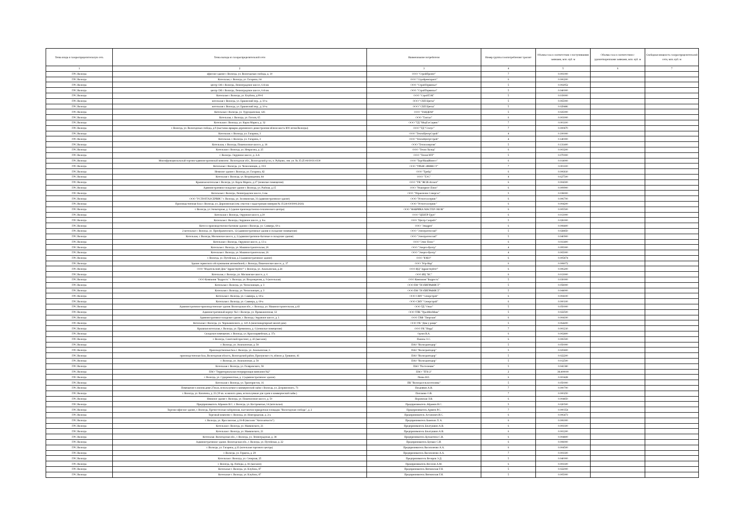| Точка входа в газораспределительную сеть | Точка выхода из газораспределительной сети | Наименование потребителя | Номер группы газопотребления/ транзит | Объемы газа в соответствии с поступившими заявками, млн. куб. м | Объемы газа в соответствии с удовлетворенными заявками, млн. куб. м | Свободная мощность газораспределительной сети, млн. куб. м |
| --- | --- | --- | --- | --- | --- | --- |
| 1 | 2 | 3 | 4 | 5 | 6 | 7 |
| ГРС Вологда | офисное здание г. Вологда, ул. Вологодская слобода, д. 10 | ООО "СтройПроект" | 7 | 0.001000 | | |
| ГРС Вологда | Котельная, г. Вологда, ул. Гагарина, 64 | ООО "Стройремгарант" | 6 | 0.006200 | | |
| ГРС Вологда | центр СМ г. Вологда, Ленинградское шоссе, 6-й км | ООО "СтройТерминал" | 5 | 0.002952 | | |
| ГРС Вологда | центр СМ г. Вологда, Ленинградское шоссе, 6-й км | ООО "СтройТерминал" | 5 | 0.040000 | | |
| ГРС Вологда | Котельная г. Вологда, ул. Клубова, д.99-б | ООО "СтройТЭК" | 5 | 0.019000 | | |
| ГРС Вологда | котельная г. Вологда, ул. Ершовский пер., д. 10-а | ООО "СХП Цветы" | 5 | 0.065000 | | |
| ГРС Вологда | котельная г. Вологда, ул. Ершовский пер., д. 10-а | ООО "СХП Цветы" | 5 | 0.029486 | | |
| ГРС Вологда | Котельная г. Вологда, ул. Турундаевская, 126 | ООО "ТАНДЕМ" | 5 | 0.025000 | | |
| ГРС Вологда | Котельная, г. Вологда, ул. Гоголя, 65 | ООО "Тантал" | 6 | 0.003000 | | |
| ГРС Вологда | Котельная г. Вологда, ул. Карла Маркса, д. 32 | ООО "ТД "МедГазСервис" | 7 | 0.001100 | | |
| ГРС Вологда | г. Вологда, ул. Вологодская слобода, д.9 (выставка-ярмарка деревянного домостроения вблизи моста 800-летия Вологды) | ООО "ТД "Статус" | 7 | 0.000870 | | |
| ГРС Вологда | Котельная. г. Вологда, ул. Гагарина, 3 | ООО "ТеплоЦентрСтрой" | 4 | 0.100000 | | |
| ГРС Вологда | Котельная. г. Вологда, ул. Гагарина, 3 | ООО "ТеплоЦентрСтрой" | 4 | 0.140000 | | |
| ГРС Вологда | Котельная, г. Вологда, Пошехонское шоссе, д. 18 | ООО "Теплоэнергия" | 5 | 0.131400 | | |
| ГРС Вологда | Котельная г. Вологда, ул. Некрасова, д. 25 | ООО "Техно Холод" | 6 | 0.003200 | | |
| ГРС Вологда | г. Вологда. Окружное шоссе, д. 2-А | ООО "ТехноОПТ" | 5 | 0.070000 | | |
| ГРС Вологда | Многофункциональный торгово-административный комплекс. Вологодская обл., Вологодский р-он, п. Рубцово, зем. уч. № 35:25:0603016:0330 | ООО "ТоргМашИнвест" | 6 | 0.014000 | | |
| ГРС Вологда | Котельная г. Вологда, ул. Челюскинцев, д. 19/1 | ООО "ТРАНС-ИНВЕСТ" | 7 | 0.001100 | | |
| ГРС Вологда | Нежилое здание г. Вологда, ул. Гагарина, 82 | ООО "Трейд" | 6 | 0.006810 | | |
| ГРС Вологда | Котельная г. Вологда, ул. Возрождения, 84 | ООО "ТЭС" | 4 | 0.627500 | | |
| ГРС Вологда | Крышная котельная г. Вологда, ул. Карла Маркса, д.17 (нежилые помещения) | ООО "УК "ЖСИ-Атлант" | 6 | 0.004300 | | |
| ГРС Вологда | Административно-складское здание г. Вологда, ул. Рыбная, д.15 | ООО "Упакпринт Плюс" | 6 | 0.009900 | | |
| ГРС Вологда | Котельная г. Вологда, Ленинградское шоссе, 6 км. | ООО "Управление Севергаз" | 5 | 0.038000 | | |
| ГРС Вологда | ООО "УСТЮГГАЗСЕРВИС" г. Вологда, ул. Зосимовская, 31 (административное здание) | ООО "Устюггазсервис" | 6 | 0.006700 | | |
| ГРС Вологда | Производственная база г. Вологда, ул. Доронинская (зем. участок с кадастровым номером № 35:24:0303006:2026) | ООО "Устюггазсервис" | 6 | 0.004200 | | |
| ГРС Вологда | г. Вологда, ул Элеваторная, д. 6 (здание производственно-технического центра) | ООО "ФАБРИКА МАСТЕР ОКОН" | 6 | 0.005500 | | |
| ГРС Вологда | Котельная г. Вологда, Окружное шоссе, д.30 | ООО "ЦЕНТР Груп" | 6 | 0.013000 | | |
| ГРС Вологда | Котельная г. Вологда, Окружное шоссе, д. 8-а | ООО "Центр Санрайз" | 5 | 0.026000 | | |
| ГРС Вологда | Котел в производственно-бытовом здании г. Вологда, ул. Саммера, 60-а | ООО "Экодрев" | 6 | 0.008400 | | |
| ГРС Вологда | 2 котельные г. Вологда. ул. Преображенского, 12 (административные здания и складские помещения) | ООО "Электротехснаб" | 5 | 0.028850 | | |
| ГРС Вологда | Котельная, г. Вологда, Московское шоссе, д. 2 (административно-бытовые и складские здания) | ООО "Электротехснаб" | 5 | 0.040900 | | |
| ГРС Вологда | Котельная г. Вологда, Окружное шоссе, д. 13-а | ООО "Элис Плюс" | 6 | 0.011400 | | |
| ГРС Вологда | Котельная г. Вологда, ул. Машиностроительная, 26 | ООО "Энерго-Центр" | 4 | 0.095000 | | |
| ГРС Вологда | Котельная г. Вологда, ул. Машиностроительная, 26 | ООО "Энерго-Центр" | 4 | 0.065000 | | |
| ГРС Вологда | г. Вологда, ул. Путейская, д.3 (административное здание) | ООО "ЮКО" | 6 | 0.005874 | | |
| ГРС Вологда | Здание сервисного обслуживания автомобилей, г. Вологда, Пошехонское шоссе, д. 37 | ООО "Юр-Нар" | 6 | 0.008072 | | |
| ГРС Вологда | ООО "Издательский Дом "Здравствуйте!" г. Вологда, ул. Ананьинская, д.24 | ООО ИД "Здравствуйте!" | 6 | 0.006200 | | |
| ГРС Вологда | Котельная, г. Вологда, ул. Московское шоссе, д. 6 | ООО ИЦ "КС" | 6 | 0.013000 | | |
| ГРС Вологда | ООО Компания "Бодрость" г. Вологда, ул. Возрождения, д. 9 (котельная) | ООО Компания "Бодрость" | 5 | 0.030000 | | |
| ГРС Вологда | Котельная г. Вологда, ул. Челюскинцев, д. 3 | ООО ПФ "ПОЛИГРАФИСТ" | 5 | 0.058000 | | |
| ГРС Вологда | Котельная г. Вологда, ул. Челюскинцев, д. 3 | ООО ПФ "ПОЛИГРАФИСТ" | 5 | 0.044000 | | |
| ГРС Вологда | Котельная г. Вологда, ул. Саммера, д. 60-а | ООО СМУ "Северстрой" | 6 | 0.004100 | | |
| ГРС Вологда | Котельная г. Вологда, ул. Саммера, д. 60-а | ООО СМУ "Северстрой" | 6 | 0.000100 | | |
| ГРС Вологда | Административно-производственные здания. Вологодская обл., г. Вологда, ул. Машиностроительная, д.43 | ООО ТД "Опал" | 5 | 0.050000 | | |
| ГРС Вологда | Административный корпус №1 г. Вологда, ул. Промышленная, 12 | ООО ТПК "УралМехМаш" | 5 | 0.022500 | | |
| ГРС Вологда | Административно-складское здание, г. Вологда, Окружное шоссе, д. 1 | ООО ТХФ "Тверская" | 6 | 0.004100 | | |
| ГРС Вологда | Котельная г. Вологда, ул. Чернышевского, д. 120 А (многоквартирный жилой дом) | ООО УК "Дом у рощи" | 5 | 0.064200 | | |
| ГРС Вологда | Крышная котельная, г. Вологда, ул. Преминина, д. 6 (нежилые помещения) | ООО УК "Норд" | 7 | 0.001210 | | |
| ГРС Вологда | Складское помещение, г. Вологда, ул. Красноармейская, д. 37а | Орлов В.А. | 6 | 0.002400 | | |
| ГРС Вологда | г. Вологда, Советский проспект, д. 43 (магазин) | Панова О.С. | 6 | 0.006500 | | |
| ГРС Вологда | г. Вологда, ул. Ананьинская, д. 58 | ПАО "Вологдавтодор" | 5 | 0.050000 | | |
| ГРС Вологда | Производственная база г. Вологда, ул. Ананьинская, 6 | ПАО "Вологдавтодор" | 5 | 0.025800 | | |
| ГРС Вологда | производственная база, Вологодская область, Вологодский район, Прилукское с/п, вблизи д. Гришино, 41 | ПАО "Вологдавтодор" | 5 | 0.022200 | | |
| ГРС Вологда | г. Вологда, ул. Ананьинская, д. 58 | ПАО "Вологдавтодор" | 5 | 0.012500 | | |
| ГРС Вологда | Котельная г. Вологда, ул. Гиляровского, 58 | ПАО "Ростелеком" | 5 | 0.041380 | | |
| ГРС Вологда | ПАО "Территориальная генерирующая компания №2" | ПАО "ТГК-2" | 2 | 38.400000 | | |
| ГРС Вологда | г. Вологда, ул. Судоремонтная, д. 2 (административное здание) | Пеева Н.Е. | 6 | 0.003428 | | |
| ГРС Вологда | Котельная г. Вологда, ул. Трактористов, 16 | ПК "Вологдасельхозтехника" | 5 | 0.050000 | | |
| ГРС Вологда | Помещение в жилом доме 27кв.м, используемое в коммерческий найм г. Вологда, ул. Дзержинского, 73 | Поздняков А.В. | 7 | 0.000700 | | |
| ГРС Вологда | г. Вологда, ул. Коничева, д. 21 (19 кв. м жилого дома, используемые для сдачи в коммерческий найм.) | Поплавко О.В. | 7 | 0.000250 | | |
| ГРС Вологда | Нежилое здание г. Вологда, ул. Пошехонское шоссе, д. 50 | Порожская Л.В. | 6 | 0.004850 | | |
| ГРС Вологда | Предприниматель Абрамов Н.С. г. Вологда, ул. Костромская, 14 (котельная) | Предприниматель Абрамов Н.С. | 5 | 0.020500 | | |
| ГРС Вологда | Торгово-офисное здание, г. Вологда, Пречистенская набережная, выставочно-ярмарочная площадка "Вологодская слобода", д. 2 | Предприниматель Армеев Р.С. | 7 | 0.000354 | | |
| ГРС Вологда | Торговый комплекс г. Вологда, ул. Новгородская, д. 2-а | Предприниматель Астапович И.С. | 6 | 0.006473 | | |
| ГРС Вологда | г. Вологда, ул. Ярославская, д.16-В (магазин "Автозапчасти") | Предприниматель Баженов Л. А. | 6 | 0.006000 | | |
| ГРС Вологда | Котельная г. Вологда, ул. Маяковского, 21 | Предприниматель Блытушкин А.В. | 6 | 0.001600 | | |
| ГРС Вологда | Котельная г. Вологда, ул. Маяковского, 21 | Предприниматель Блытушкин А.В. | 6 | 0.001200 | | |
| ГРС Вологда | Котельная. Вологодская обл., г. Вологда, ул. Ленинградская, д. 38 | Предприниматель Булькотина С.В. | 6 | 0.004800 | | |
| ГРС Вологда | Административное здание. Вологодская обл., г. Вологда, ул. Путейская, д. 22 | Предприниматель Бухман С.И. | 6 | 0.008000 | | |
| ГРС Вологда | г. Вологда, ул. Гагарина, д.11 (котельная торгового центра) | Предприниматель Васильченко А.А. | 6 | 0.004500 | | |
| ГРС Вологда | г. Вологда, ул. Герцена, д. 29 | Предприниматель Васильченко А.А. | 7 | 0.001600 | | |
| ГРС Вологда | Котельная г. Вологда, ул. Северная, 25 | Предприниматель Везиров Э.Д. | 5 | 0.040000 | | |
| ГРС Вологда | г. Вологда, пр. Победы, д. 81 (магазин) | Предприниматель Веселов А.М. | 6 | 0.001600 | | |
| ГРС Вологда | Котельные г. Вологда, ул. Клубова, 87 | Предприниматель Витковская Г.Н. | 5 | 0.022000 | | |
| ГРС Вологда | Котельные г. Вологда, ул. Клубова, 87 | Предприниматель Витковская Г.Н. | 5 | 0.005000 | | |